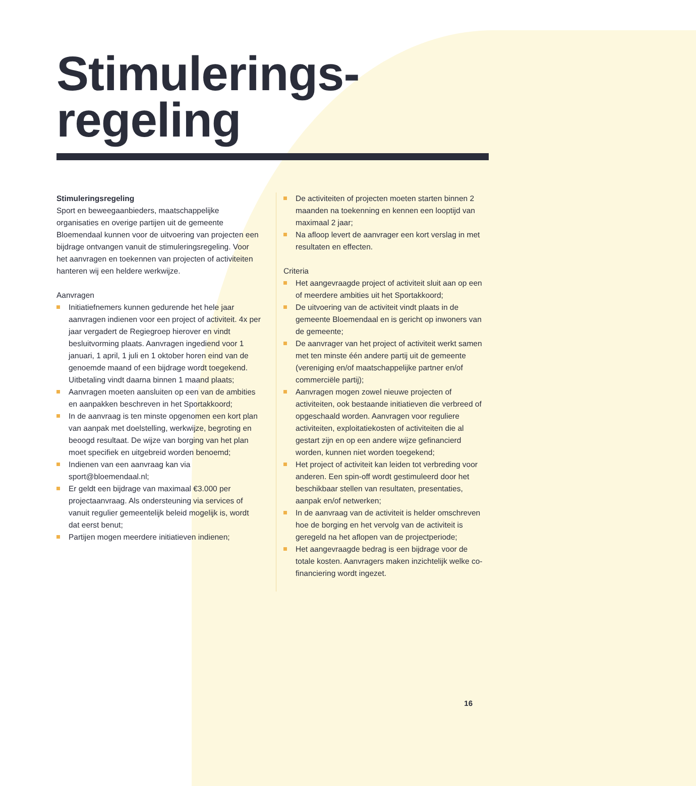Stimulerings-
regeling
Stimuleringsregeling
Sport en beweegaanbieders, maatschappelijke organisaties en overige partijen uit de gemeente Bloemendaal kunnen voor de uitvoering van projecten een bijdrage ontvangen vanuit de stimuleringsregeling. Voor het aanvragen en toekennen van projecten of activiteiten hanteren wij een heldere werkwijze.
Aanvragen
Initiatiefnemers kunnen gedurende het hele jaar aanvragen indienen voor een project of activiteit. 4x per jaar vergadert de Regiegroep hierover en vindt besluitvorming plaats. Aanvragen ingediend voor 1 januari, 1 april, 1 juli en 1 oktober horen eind van de genoemde maand of een bijdrage wordt toegekend. Uitbetaling vindt daarna binnen 1 maand plaats;
Aanvragen moeten aansluiten op een van de ambities en aanpakken beschreven in het Sportakkoord;
In de aanvraag is ten minste opgenomen een kort plan van aanpak met doelstelling, werkwijze, begroting en beoogd resultaat. De wijze van borging van het plan moet specifiek en uitgebreid worden benoemd;
Indienen van een aanvraag kan via sport@bloemendaal.nl;
Er geldt een bijdrage van maximaal €3.000 per projectaanvraag. Als ondersteuning via services of vanuit regulier gemeentelijk beleid mogelijk is, wordt dat eerst benut;
Partijen mogen meerdere initiatieven indienen;
De activiteiten of projecten moeten starten binnen 2 maanden na toekenning en kennen een looptijd van maximaal 2 jaar;
Na afloop levert de aanvrager een kort verslag in met resultaten en effecten.
Criteria
Het aangevraagde project of activiteit sluit aan op een of meerdere ambities uit het Sportakkoord;
De uitvoering van de activiteit vindt plaats in de gemeente Bloemendaal en is gericht op inwoners van de gemeente;
De aanvrager van het project of activiteit werkt samen met ten minste één andere partij uit de gemeente (vereniging en/of maatschappelijke partner en/of commerciële partij);
Aanvragen mogen zowel nieuwe projecten of activiteiten, ook bestaande initiatieven die verbreed of opgeschaald worden. Aanvragen voor reguliere activiteiten, exploitatiekosten of activiteiten die al gestart zijn en op een andere wijze gefinancierd worden, kunnen niet worden toegekend;
Het project of activiteit kan leiden tot verbreding voor anderen. Een spin-off wordt gestimuleerd door het beschikbaar stellen van resultaten, presentaties, aanpak en/of netwerken;
In de aanvraag van de activiteit is helder omschreven hoe de borging en het vervolg van de activiteit is geregeld na het aflopen van de projectperiode;
Het aangevraagde bedrag is een bijdrage voor de totale kosten. Aanvragers maken inzichtelijk welke co-financiering wordt ingezet.
16